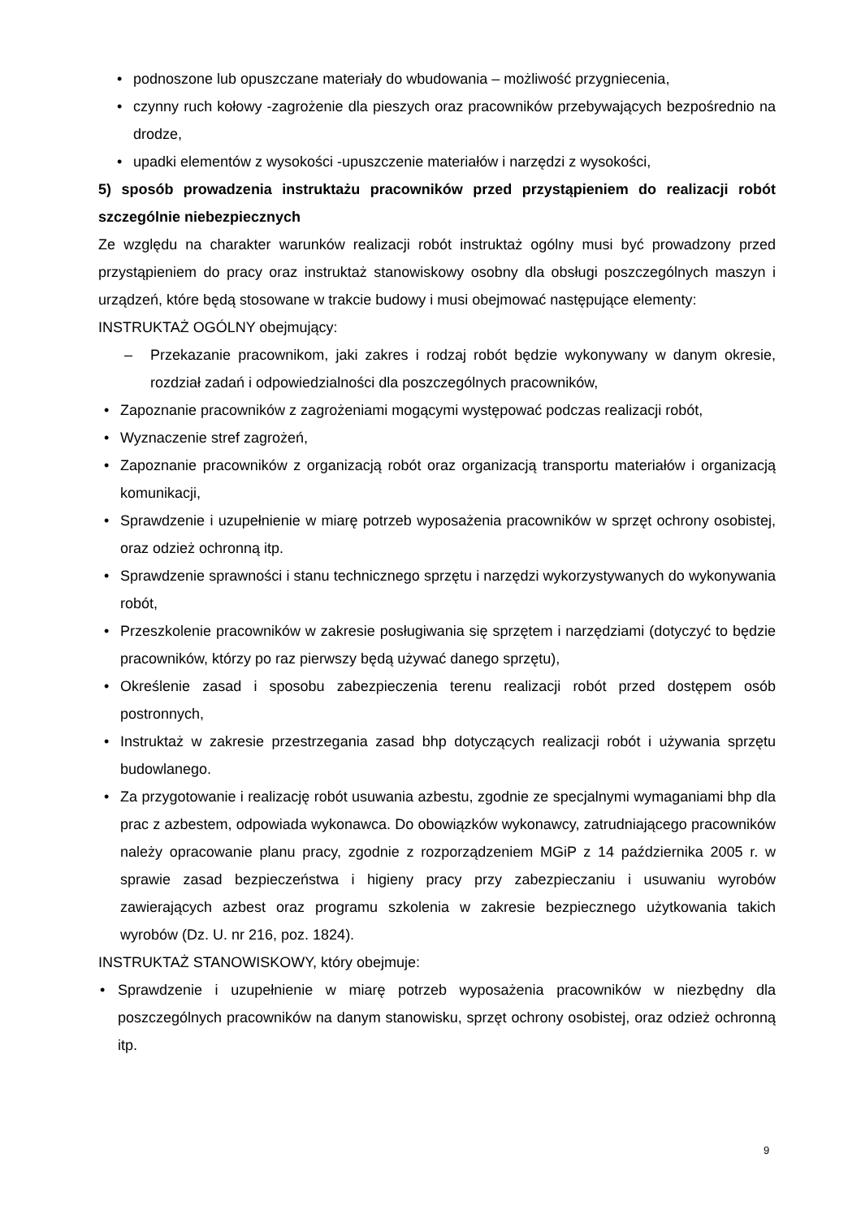• podnoszone lub opuszczane materiały do wbudowania – możliwość przygniecenia,
• czynny ruch kołowy -zagrożenie dla pieszych oraz pracowników przebywających bezpośrednio na drodze,
• upadki elementów z wysokości -upuszczenie materiałów i narzędzi z wysokości,
5) sposób prowadzenia instruktażu pracowników przed przystąpieniem do realizacji robót szczególnie niebezpiecznych
Ze względu na charakter warunków realizacji robót instruktaż ogólny musi być prowadzony przed przystąpieniem do pracy oraz instruktaż stanowiskowy osobny dla obsługi poszczególnych maszyn i urządzeń, które będą stosowane w trakcie budowy i musi obejmować następujące elementy:
INSTRUKTAŻ OGÓLNY obejmujący:
– Przekazanie pracownikom, jaki zakres i rodzaj robót będzie wykonywany w danym okresie, rozdział zadań i odpowiedzialności dla poszczególnych pracowników,
• Zapoznanie pracowników z zagrożeniami mogącymi występować podczas realizacji robót,
• Wyznaczenie stref zagrożeń,
• Zapoznanie pracowników z organizacją robót oraz organizacją transportu materiałów i organizacją komunikacji,
• Sprawdzenie i uzupełnienie w miarę potrzeb wyposażenia pracowników w sprzęt ochrony osobistej, oraz odzież ochronną itp.
• Sprawdzenie sprawności i stanu technicznego sprzętu i narzędzi wykorzystywanych do wykonywania robót,
• Przeszkolenie pracowników w zakresie posługiwania się sprzętem i narzędziami (dotyczyć to będzie pracowników, którzy po raz pierwszy będą używać danego sprzętu),
• Określenie zasad i sposobu zabezpieczenia terenu realizacji robót przed dostępem osób postronnych,
• Instruktaż w zakresie przestrzegania zasad bhp dotyczących realizacji robót i używania sprzętu budowlanego.
• Za przygotowanie i realizację robót usuwania azbestu, zgodnie ze specjalnymi wymaganiami bhp dla prac z azbestem, odpowiada wykonawca. Do obowiązków wykonawcy, zatrudniającego pracowników należy opracowanie planu pracy, zgodnie z rozporządzeniem MGiP z 14 października 2005 r. w sprawie zasad bezpieczeństwa i higieny pracy przy zabezpieczaniu i usuwaniu wyrobów zawierających azbest oraz programu szkolenia w zakresie bezpiecznego użytkowania takich wyrobów (Dz. U. nr 216, poz. 1824).
INSTRUKTAŻ STANOWISKOWY, który obejmuje:
• Sprawdzenie i uzupełnienie w miarę potrzeb wyposażenia pracowników w niezbędny dla poszczególnych pracowników na danym stanowisku, sprzęt ochrony osobistej, oraz odzież ochronną itp.
9